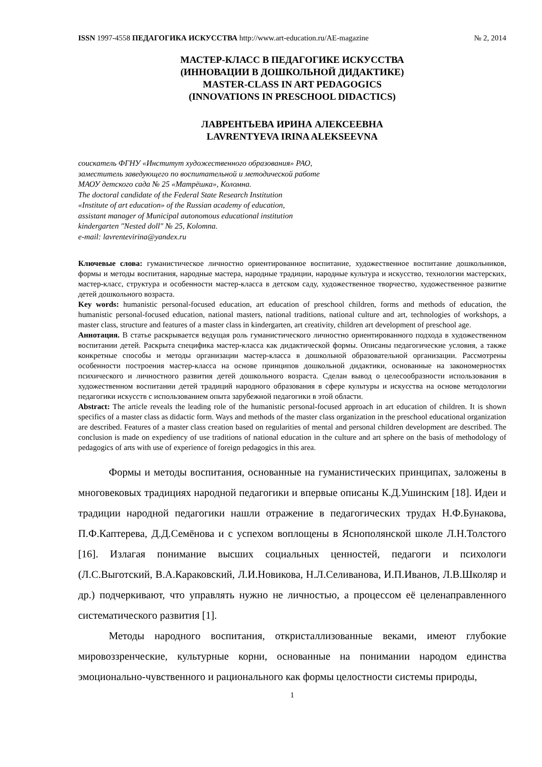ISSN 1997-4558 ПЕДАГОГИКА ИСКУССТВА http://www.art-education.ru/AE-magazine № 2, 2014
МАСТЕР-КЛАСС В ПЕДАГОГИКЕ ИСКУССТВА
(ИННОВАЦИИ В ДОШКОЛЬНОЙ ДИДАКТИКЕ)
MASTER-CLASS IN ART PEDAGOGICS
(INNOVATIONS IN PRESCHOOL DIDACTICS)
ЛАВРЕНТЬЕВА ИРИНА АЛЕКСЕЕВНА
LAVRENTYEVA IRINA ALEKSEEVNA
соискатель ФГНУ «Институт художественного образования» РАО,
заместитель заведующего по воспитательной и методической работе
МАОУ детского сада № 25 «Матрёшка», Коломна.
The doctoral candidate of the Federal State Research Institution
«Institute of art education» of the Russian academy of education,
assistant manager of Municipal autonomous educational institution
kindergarten "Nested doll" № 25, Kolomna.
e-mail: lavrentevirina@yandex.ru
Ключевые слова: гуманистическое личностно ориентированное воспитание, художественное воспитание дошкольников, формы и методы воспитания, народные мастера, народные традиции, народные культура и искусство, технологии мастерских, мастер-класс, структура и особенности мастер-класса в детском саду, художественное творчество, художественное развитие детей дошкольного возраста.
Key words: humanistic personal-focused education, art education of preschool children, forms and methods of education, the humanistic personal-focused education, national masters, national traditions, national culture and art, technologies of workshops, a master class, structure and features of a master class in kindergarten, art creativity, children art development of preschool age.
Аннотация. В статье раскрывается ведущая роль гуманистического личностно ориентированного подхода в художественном воспитании детей. Раскрыта специфика мастер-класса как дидактической формы. Описаны педагогические условия, а также конкретные способы и методы организации мастер-класса в дошкольной образовательной организации. Рассмотрены особенности построения мастер-класса на основе принципов дошкольной дидактики, основанные на закономерностях психического и личностного развития детей дошкольного возраста. Сделан вывод о целесообразности использования в художественном воспитании детей традиций народного образования в сфере культуры и искусства на основе методологии педагогики искусств с использованием опыта зарубежной педагогики в этой области.
Abstract: The article reveals the leading role of the humanistic personal-focused approach in art education of children. It is shown specifics of a master class as didactic form. Ways and methods of the master class organization in the preschool educational organization are described. Features of a master class creation based on regularities of mental and personal children development are described. The conclusion is made on expediency of use traditions of national education in the culture and art sphere on the basis of methodology of pedagogics of arts with use of experience of foreign pedagogics in this area.
Формы и методы воспитания, основанные на гуманистических принципах, заложены в многовековых традициях народной педагогики и впервые описаны К.Д.Ушинским [18]. Идеи и традиции народной педагогики нашли отражение в педагогических трудах Н.Ф.Бунакова, П.Ф.Каптерева, Д.Д.Семёнова и с успехом воплощены в Яснополянской школе Л.Н.Толстого [16]. Излагая понимание высших социальных ценностей, педагоги и психологи (Л.С.Выготский, В.А.Караковский, Л.И.Новикова, Н.Л.Селиванова, И.П.Иванов, Л.В.Школяр и др.) подчеркивают, что управлять нужно не личностью, а процессом её целенаправленного систематического развития [1].
Методы народного воспитания, откристаллизованные веками, имеют глубокие мировоззренческие, культурные корни, основанные на понимании народом единства эмоционально-чувственного и рационального как формы целостности системы природы,
1